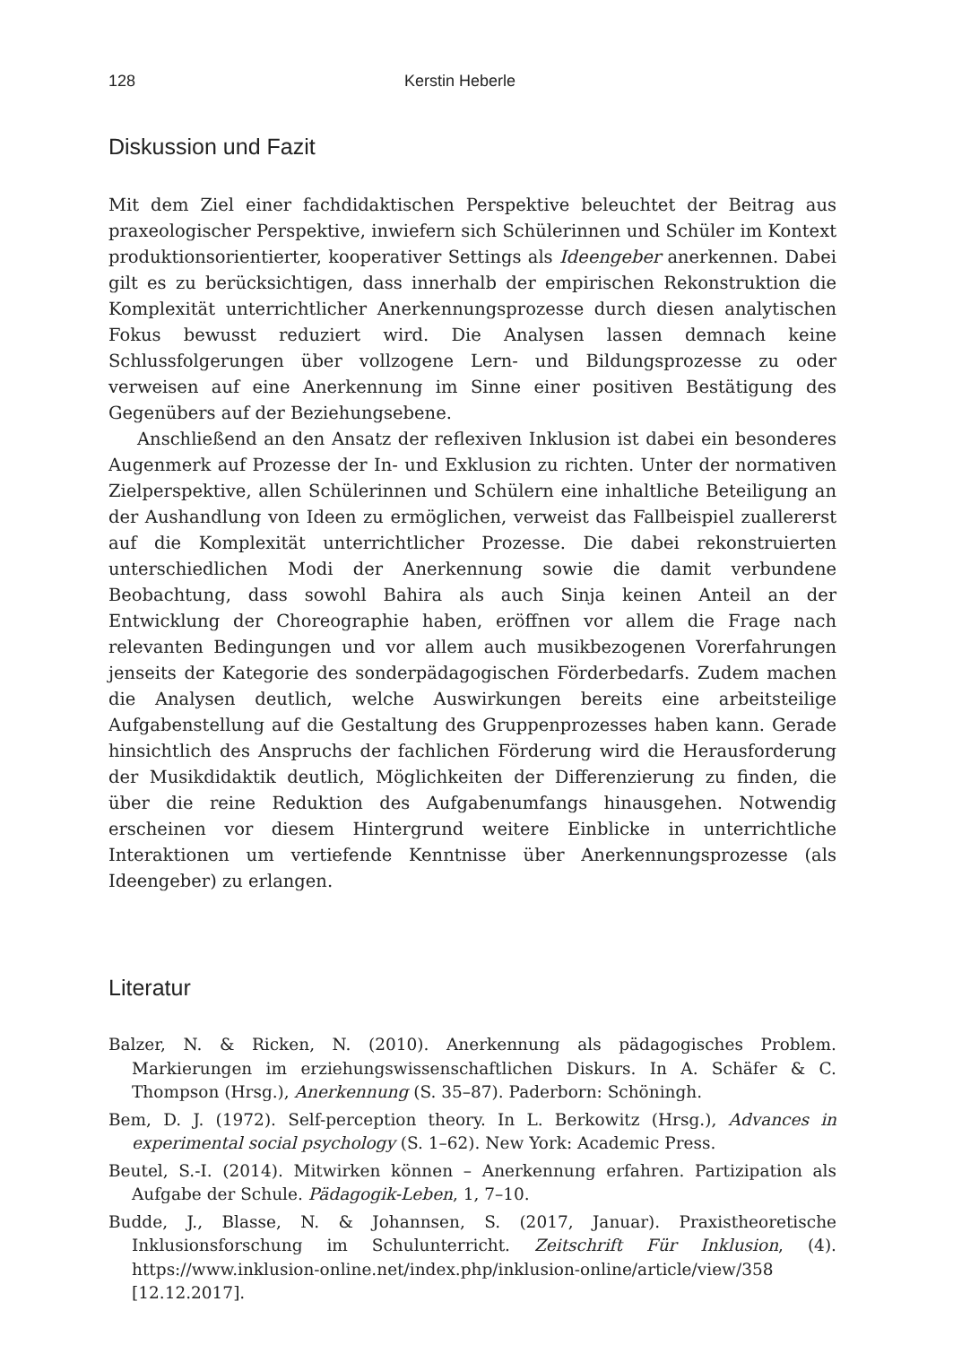128 Kerstin Heberle
Diskussion und Fazit
Mit dem Ziel einer fachdidaktischen Perspektive beleuchtet der Beitrag aus praxeologischer Perspektive, inwiefern sich Schülerinnen und Schüler im Kontext produktionsorientierter, kooperativer Settings als Ideengeber anerkennen. Dabei gilt es zu berücksichtigen, dass innerhalb der empirischen Rekonstruktion die Komplexität unterrichtlicher Anerkennungsprozesse durch diesen analytischen Fokus bewusst reduziert wird. Die Analysen lassen demnach keine Schlussfolgerungen über vollzogene Lern- und Bildungsprozesse zu oder verweisen auf eine Anerkennung im Sinne einer positiven Bestätigung des Gegenübers auf der Beziehungsebene.
Anschließend an den Ansatz der reflexiven Inklusion ist dabei ein besonderes Augenmerk auf Prozesse der In- und Exklusion zu richten. Unter der normativen Zielperspektive, allen Schülerinnen und Schülern eine inhaltliche Beteiligung an der Aushandlung von Ideen zu ermöglichen, verweist das Fallbeispiel zuallererst auf die Komplexität unterrichtlicher Prozesse. Die dabei rekonstruierten unterschiedlichen Modi der Anerkennung sowie die damit verbundene Beobachtung, dass sowohl Bahira als auch Sinja keinen Anteil an der Entwicklung der Choreographie haben, eröffnen vor allem die Frage nach relevanten Bedingungen und vor allem auch musikbezogenen Vorerfahrungen jenseits der Kategorie des sonderpädagogischen Förderbedarfs. Zudem machen die Analysen deutlich, welche Auswirkungen bereits eine arbeitsteilige Aufgabenstellung auf die Gestaltung des Gruppenprozesses haben kann. Gerade hinsichtlich des Anspruchs der fachlichen Förderung wird die Herausforderung der Musikdidaktik deutlich, Möglichkeiten der Differenzierung zu finden, die über die reine Reduktion des Aufgabenumfangs hinausgehen. Notwendig erscheinen vor diesem Hintergrund weitere Einblicke in unterrichtliche Interaktionen um vertiefende Kenntnisse über Anerkennungsprozesse (als Ideengeber) zu erlangen.
Literatur
Balzer, N. & Ricken, N. (2010). Anerkennung als pädagogisches Problem. Markierungen im erziehungswissenschaftlichen Diskurs. In A. Schäfer & C. Thompson (Hrsg.), Anerkennung (S. 35–87). Paderborn: Schöningh.
Bem, D. J. (1972). Self-perception theory. In L. Berkowitz (Hrsg.), Advances in experimental social psychology (S. 1–62). New York: Academic Press.
Beutel, S.-I. (2014). Mitwirken können – Anerkennung erfahren. Partizipation als Aufgabe der Schule. Pädagogik-Leben, 1, 7–10.
Budde, J., Blasse, N. & Johannsen, S. (2017, Januar). Praxistheoretische Inklusionsforschung im Schulunterricht. Zeitschrift Für Inklusion, (4). https://www.inklusion-online.net/index.php/inklusion-online/article/view/358 [12.12.2017].